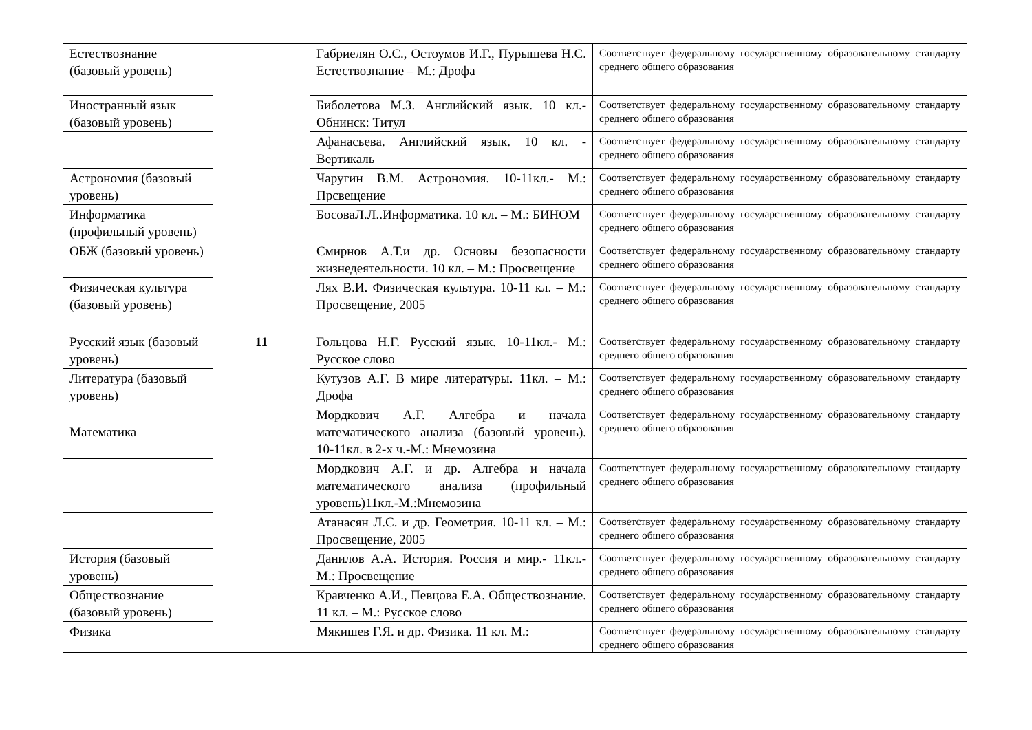| Естествознание (базовый уровень) | | Габриелян О.С., Остоумов И.Г., Пурышева Н.С. Естествознание – М.: Дрофа | Соответствует федеральному государственному образовательному стандарту среднего общего образования |
| Иностранный язык (базовый уровень) | | Биболетова М.З. Английский язык. 10 кл.- Обнинск: Титул | Соответствует федеральному государственному образовательному стандарту среднего общего образования |
| | | Афанасьева. Английский язык. 10 кл. - Вертикаль | Соответствует федеральному государственному образовательному стандарту среднего общего образования |
| Астрономия (базовый уровень) | | Чаругин В.М. Астрономия. 10-11кл.- М.: Прсвещение | Соответствует федеральному государственному образовательному стандарту среднего общего образования |
| Информатика (профильный уровень) | | БосоваЛ.Л..Информатика. 10 кл. – М.: БИНОМ | Соответствует федеральному государственному образовательному стандарту среднего общего образования |
| ОБЖ (базовый уровень) | | Смирнов А.Т.и др. Основы безопасности жизнедеятельности. 10 кл. – М.: Просвещение | Соответствует федеральному государственному образовательному стандарту среднего общего образования |
| Физическая культура (базовый уровень) | | Лях В.И. Физическая культура. 10-11 кл. – М.: Просвещение, 2005 | Соответствует федеральному государственному образовательному стандарту среднего общего образования |
| Русский язык (базовый уровень) | 11 | Гольцова Н.Г. Русский язык. 10-11кл.- М.: Русское слово | Соответствует федеральному государственному образовательному стандарту среднего общего образования |
| Литература (базовый уровень) | | Кутузов А.Г. В мире литературы. 11кл. – М.: Дрофа | Соответствует федеральному государственному образовательному стандарту среднего общего образования |
| Математика | | Мордкович А.Г. Алгебра и начала математического анализа (базовый уровень). 10-11кл. в 2-х ч.-М.: Мнемозина | Соответствует федеральному государственному образовательному стандарту среднего общего образования |
| | | Мордкович А.Г. и др. Алгебра и начала математического анализа (профильный уровень)11кл.-М.:Мнемозина | Соответствует федеральному государственному образовательному стандарту среднего общего образования |
| | | Атанасян Л.С. и др. Геометрия. 10-11 кл. – М.: Просвещение, 2005 | Соответствует федеральному государственному образовательному стандарту среднего общего образования |
| История (базовый уровень) | | Данилов А.А. История. Россия и мир.- 11кл.- М.: Просвещение | Соответствует федеральному государственному образовательному стандарту среднего общего образования |
| Обществознание (базовый уровень) | | Кравченко А.И., Певцова Е.А. Обществознание. 11 кл. – М.: Русское слово | Соответствует федеральному государственному образовательному стандарту среднего общего образования |
| Физика | | Мякишев Г.Я. и др. Физика. 11 кл. М.: | Соответствует федеральному государственному образовательному стандарту среднего общего образования |